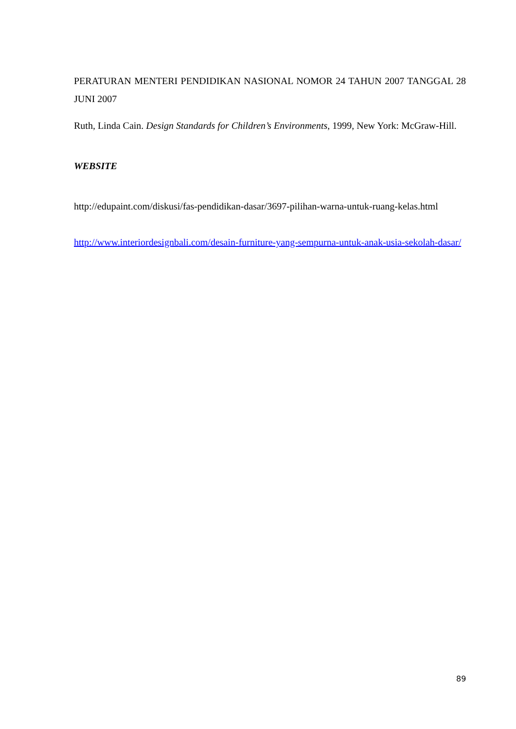PERATURAN MENTERI PENDIDIKAN NASIONAL NOMOR 24 TAHUN 2007 TANGGAL 28 JUNI 2007
Ruth, Linda Cain. Design Standards for Children’s Environments, 1999, New York: McGraw-Hill.
WEBSITE
http://edupaint.com/diskusi/fas-pendidikan-dasar/3697-pilihan-warna-untuk-ruang-kelas.html
http://www.interiordesignbali.com/desain-furniture-yang-sempurna-untuk-anak-usia-sekolah-dasar/
89